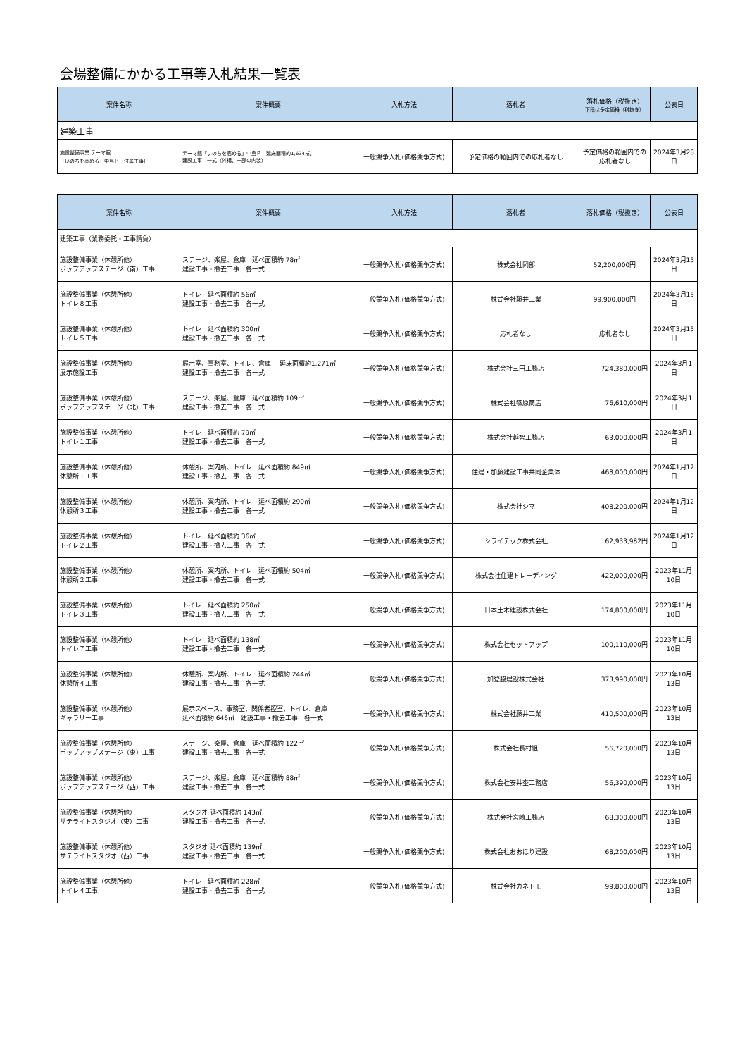会場整備にかかる工事等入札結果一覧表
| 案件名称 | 案件概要 | 入札方法 | 落札者 | 落札価格（税抜き） 下段は予定価格（税抜き） | 公表日 |
| --- | --- | --- | --- | --- | --- |
| 建築工事 | | | | | |
| 施設整備事業 テーマ館 「いのちを高める」中島Ｐ（付属工事） | テーマ館「いのちを高める」中島Ｐ 延床面積約1,634㎡、 建設工事 一式（外構、一部の内装） | 一般競争入札(価格競争方式) | 予定価格の範囲内での応札者なし | 予定価格の範囲内での 応札者なし | 2024年3月28日 |
| 案件名称 | 案件概要 | 入札方法 | 落札者 | 落札価格（税抜き） | 公表日 |
| --- | --- | --- | --- | --- | --- |
| 建築工事（業務委託・工事請負） | | | | | |
| 施設整備事業（休憩所他） ポップアップステージ（南）工事 | ステージ、楽屋、倉庫 延べ面積約 78㎡ 建設工事・撤去工事 各一式 | 一般競争入札(価格競争方式) | 株式会社岡部 | 52,200,000円 | 2024年3月15日 |
| 施設整備事業（休憩所他） トイレ８工事 | トイレ 延べ面積約 56㎡ 建設工事・撤去工事 各一式 | 一般競争入札(価格競争方式) | 株式会社藤井工業 | 99,900,000円 | 2024年3月15日 |
| 施設整備事業（休憩所他） トイレ５工事 | トイレ 延べ面積約 300㎡ 建設工事・撤去工事 各一式 | 一般競争入札(価格競争方式) | 応札者なし | 応札者なし | 2024年3月15日 |
| 施設整備事業（休憩所他） 展示施設工事 | 展示室、事務室、トイレ、倉庫 延床面積約1,271㎡ 建設工事・撤去工事 各一式 | 一般競争入札(価格競争方式) | 株式会社三田工務店 | 724,380,000円 | 2024年3月1日 |
| 施設整備事業（休憩所他） ポップアップステージ（北）工事 | ステージ、楽屋、倉庫 延べ面積約 109㎡ 建設工事・撤去工事 各一式 | 一般競争入札(価格競争方式) | 株式会社篠原商店 | 76,610,000円 | 2024年3月1日 |
| 施設整備事業（休憩所他） トイレ１工事 | トイレ 延べ面積約 79㎡ 建設工事・撤去工事 各一式 | 一般競争入札(価格競争方式) | 株式会社越智工務店 | 63,000,000円 | 2024年3月1日 |
| 施設整備事業（休憩所他） 休憩所１工事 | 休憩所、案内所、トイレ 延べ面積約 849㎡ 建設工事・撤去工事 各一式 | 一般競争入札(価格競争方式) | 住建・加藤建設工事共同企業体 | 468,000,000円 | 2024年1月12日 |
| 施設整備事業（休憩所他） 休憩所３工事 | 休憩所、案内所、トイレ 延べ面積約 290㎡ 建設工事・撤去工事 各一式 | 一般競争入札(価格競争方式) | 株式会社シマ | 408,200,000円 | 2024年1月12日 |
| 施設整備事業（休憩所他） トイレ２工事 | トイレ 延べ面積約 36㎡ 建設工事・撤去工事 各一式 | 一般競争入札(価格競争方式) | シライテック株式会社 | 62,933,982円 | 2024年1月12日 |
| 施設整備事業（休憩所他） 休憩所２工事 | 休憩所、案内所、トイレ 延べ面積約 504㎡ 建設工事・撤去工事 各一式 | 一般競争入札(価格競争方式) | 株式会社住建トレーディング | 422,000,000円 | 2023年11月10日 |
| 施設整備事業（休憩所他） トイレ３工事 | トイレ 延べ面積約 250㎡ 建設工事・撤去工事 各一式 | 一般競争入札(価格競争方式) | 日本土木建設株式会社 | 174,800,000円 | 2023年11月10日 |
| 施設整備事業（休憩所他） トイレ７工事 | トイレ 延べ面積約 138㎡ 建設工事・撤去工事 各一式 | 一般競争入札(価格競争方式) | 株式会社セットアップ | 100,110,000円 | 2023年11月10日 |
| 施設整備事業（休憩所他） 休憩所４工事 | 休憩所、案内所、トイレ 延べ面積約 244㎡ 建設工事・撤去工事 各一式 | 一般競争入札(価格競争方式) | 加登脇建設株式会社 | 373,990,000円 | 2023年10月13日 |
| 施設整備事業（休憩所他） ギャラリー工事 | 展示スペース、事務室、関係者控室、トイレ、倉庫 延べ面積約 646㎡ 建設工事・撤去工事 各一式 | 一般競争入札(価格競争方式) | 株式会社藤井工業 | 410,500,000円 | 2023年10月13日 |
| 施設整備事業（休憩所他） ポップアップステージ（東）工事 | ステージ、楽屋、倉庫 延べ面積約 122㎡ 建設工事・撤去工事 各一式 | 一般競争入札(価格競争方式) | 株式会社長村組 | 56,720,000円 | 2023年10月13日 |
| 施設整備事業（休憩所他） ポップアップステージ（西）工事 | ステージ、楽屋、倉庫 延べ面積約 88㎡ 建設工事・撤去工事 各一式 | 一般競争入札(価格競争方式) | 株式会社安井杢工務店 | 56,390,000円 | 2023年10月13日 |
| 施設整備事業（休憩所他） サテライトスタジオ（東）工事 | スタジオ 延べ面積約 143㎡ 建設工事・撤去工事 各一式 | 一般競争入札(価格競争方式) | 株式会社宮崎工務店 | 68,300,000円 | 2023年10月13日 |
| 施設整備事業（休憩所他） サテライトスタジオ（西）工事 | スタジオ 延べ面積約 139㎡ 建設工事・撤去工事 各一式 | 一般競争入札(価格競争方式) | 株式会社おおほり建設 | 68,200,000円 | 2023年10月13日 |
| 施設整備事業（休憩所他） トイレ４工事 | トイレ 延べ面積約 228㎡ 建設工事・撤去工事 各一式 | 一般競争入札(価格競争方式) | 株式会社カネトモ | 99,800,000円 | 2023年10月13日 |